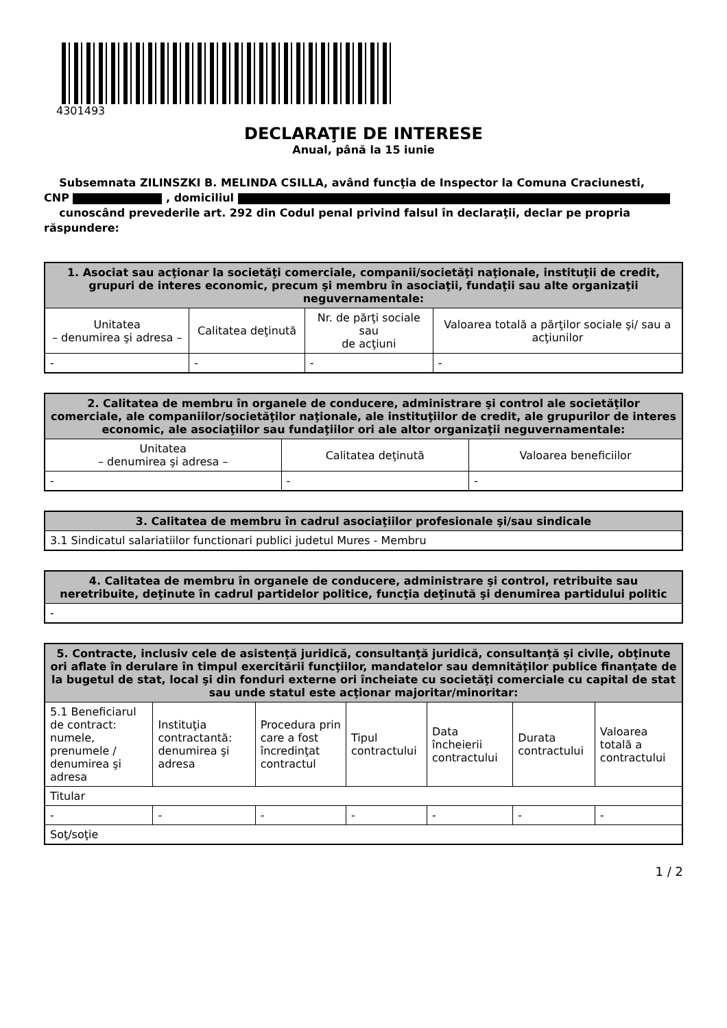4301493
DECLARAŢIE DE INTERESE
Anual, până la 15 iunie
Subsemnata ZILINSZKI B. MELINDA CSILLA, având funcţia de Inspector la Comuna Craciunesti,
CNP , domiciliul
cunoscând prevederile art. 292 din Codul penal privind falsul în declaraţii, declar pe propria răspundere:
| 1. Asociat sau acţionar la societăţi comerciale, companii/societăţi naţionale, instituţii de credit, grupuri de interes economic, precum şi membru în asociaţii, fundaţii sau alte organizaţii neguvernamentale: | | | |
| --- | --- | --- | --- |
| Unitatea – denumirea şi adresa – | Calitatea deţinută | Nr. de părţi sociale sau de acţiuni | Valoarea totală a părţilor sociale şi/ sau a acţiunilor |
| - | - | - | - |
| 2. Calitatea de membru în organele de conducere, administrare şi control ale societăţilor comerciale, ale companiilor/societăţilor naţionale, ale instituţiilor de credit, ale grupurilor de interes economic, ale asociaţiilor sau fundaţiilor ori ale altor organizaţii neguvernamentale: | | |
| --- | --- | --- |
| Unitatea – denumirea şi adresa – | Calitatea deţinută | Valoarea beneficiilor |
| - | - | - |
| 3. Calitatea de membru în cadrul asociaţiilor profesionale şi/sau sindicale |
| --- |
| 3.1 Sindicatul salariatiilor functionari publici judetul Mures - Membru |
| 4. Calitatea de membru în organele de conducere, administrare şi control, retribuite sau neretribuite, deţinute în cadrul partidelor politice, funcţia deţinută şi denumirea partidului politic |
| --- |
| - |
| 5. Contracte, inclusiv cele de asistenţă juridică, consultanţă juridică, consultanţă şi civile, obţinute ori aflate în derulare în timpul exercitării funcţiilor, mandatelor sau demnităţilor publice finanţate de la bugetul de stat, local şi din fonduri externe ori încheiate cu societăţi comerciale cu capital de stat sau unde statul este acţionar majoritar/minoritar: | | | | | | |
| --- | --- | --- | --- | --- | --- | --- |
| 5.1 Beneficiarul de contract: numele, prenumele / denumirea şi adresa | Instituţia contractantă: denumirea şi adresa | Procedura prin care a fost încredinţat contractul | Tipul contractului | Data încheierii contractului | Durata contractului | Valoarea totală a contractului |
| Titular | | | | | | |
| - | - | - | - | - | - | - |
| Soţ/soţie | | | | | | |
1 / 2